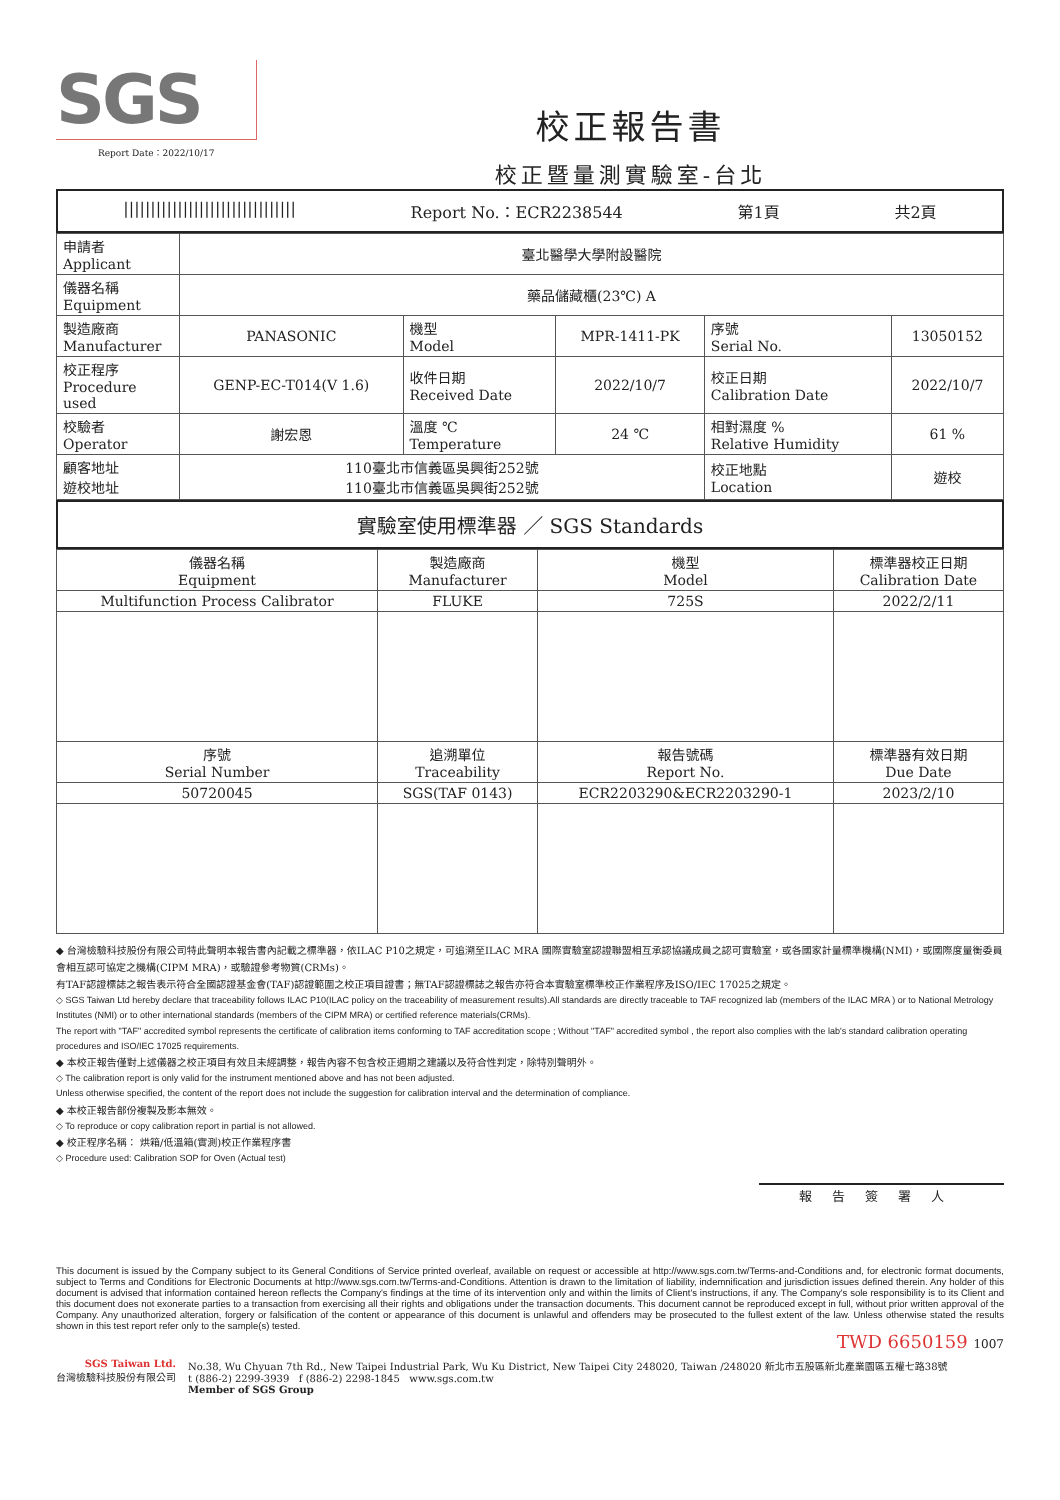SGS
Report Date：2022/10/17
校正報告書
校正暨量測實驗室-台北
|||||||||||||||||||||||||||||||| Report No.：ECR2238544 第1頁 共2頁
| 申請者 Applicant | 臺北醫學大學附設醫院 | | | | |
| 儀器名稱 Equipment | 藥品儲藏櫃(23℃) A | | | | |
| 製造廠商 Manufacturer | PANASONIC | 機型 Model | MPR-1411-PK | 序號 Serial No. | 13050152 |
| 校正程序 Procedure used | GENP-EC-T014(V 1.6) | 收件日期 Received Date | 2022/10/7 | 校正日期 Calibration Date | 2022/10/7 |
| 校驗者 Operator | 謝宏恩 | 溫度 ℃ Temperature | 24 ℃ | 相對濕度 % Relative Humidity | 61 % |
| 顧客地址 遊校地址 | 110臺北市信義區吳興街252號 110臺北市信義區吳興街252號 | | | 校正地點 Location | 遊校 |
實驗室使用標準器 ／ SGS Standards
| 儀器名稱 Equipment | 製造廠商 Manufacturer | 機型 Model | 標準器校正日期 Calibration Date |
| --- | --- | --- | --- |
| Multifunction Process Calibrator | FLUKE | 725S | 2022/2/11 |
| 序號 Serial Number | 追溯單位 Traceability | 報告號碼 Report No. | 標準器有效日期 Due Date |
| 50720045 | SGS(TAF 0143) | ECR2203290&ECR2203290-1 | 2023/2/10 |
◆ 台灣檢驗科技股份有限公司特此聲明本報告書內記載之標準器，依ILAC P10之規定，可追溯至ILAC MRA 國際實驗室認證聯盟相互承認協議成員之認可實驗室，或各國家計量標準機構(NMI)，或國際度量衡委員會相互認可協定之機構(CIPM MRA)，或驗證參考物質(CRMs)。
有TAF認證標誌之報告表示符合全國認證基金會(TAF)認證範圍之校正項目證書；無TAF認證標誌之報告亦符合本實驗室標準校正作業程序及ISO/IEC 17025之規定。
◇ SGS Taiwan Ltd hereby declare that traceability follows ILAC P10(ILAC policy on the traceability of measurement results).All standards are directly traceable to TAF recognized lab (members of the ILAC MRA ) or to National Metrology Institutes (NMI) or to other international standards (members of the CIPM MRA) or certified reference materials(CRMs).
The report with "TAF" accredited symbol represents the certificate of calibration items conforming to TAF accreditation scope ; Without "TAF" accredited symbol , the report also complies with the lab's standard calibration operating procedures and ISO/IEC 17025 requirements.
◆ 本校正報告僅對上述儀器之校正項目有效且未經調整，報告內容不包含校正週期之建議以及符合性判定，除特別聲明外。
◇ The calibration report is only valid for the instrument mentioned above and has not been adjusted.
Unless otherwise specified, the content of the report does not include the suggestion for calibration interval and the determination of compliance.
◆ 本校正報告部份複製及影本無效。
◇ To reproduce or copy calibration report in partial is not allowed.
◆ 校正程序名稱： 烘箱/低溫箱(實測)校正作業程序書
◇ Procedure used: Calibration SOP for Oven (Actual test)
報告簽署人
This document is issued by the Company subject to its General Conditions of Service printed overleaf, available on request or accessible at http://www.sgs.com.tw/Terms-and-Conditions and, for electronic format documents, subject to Terms and Conditions for Electronic Documents at http://www.sgs.com.tw/Terms-and-Conditions. Attention is drawn to the limitation of liability, indemnification and jurisdiction issues defined therein. Any holder of this document is advised that information contained hereon reflects the Company's findings at the time of its intervention only and within the limits of Client's instructions, if any. The Company's sole responsibility is to its Client and this document does not exonerate parties to a transaction from exercising all their rights and obligations under the transaction documents. This document cannot be reproduced except in full, without prior written approval of the Company. Any unauthorized alteration, forgery or falsification of the content or appearance of this document is unlawful and offenders may be prosecuted to the fullest extent of the law. Unless otherwise stated the results shown in this test report refer only to the sample(s) tested.
TWD 6650159 1007
SGS Taiwan Ltd.
台灣檢驗科技股份有限公司
No.38, Wu Chyuan 7th Rd., New Taipei Industrial Park, Wu Ku District, New Taipei City 248020, Taiwan /248020 新北市五股區新北產業園區五權七路38號
t (886-2) 2299-3939 f (886-2) 2298-1845 www.sgs.com.tw
Member of SGS Group